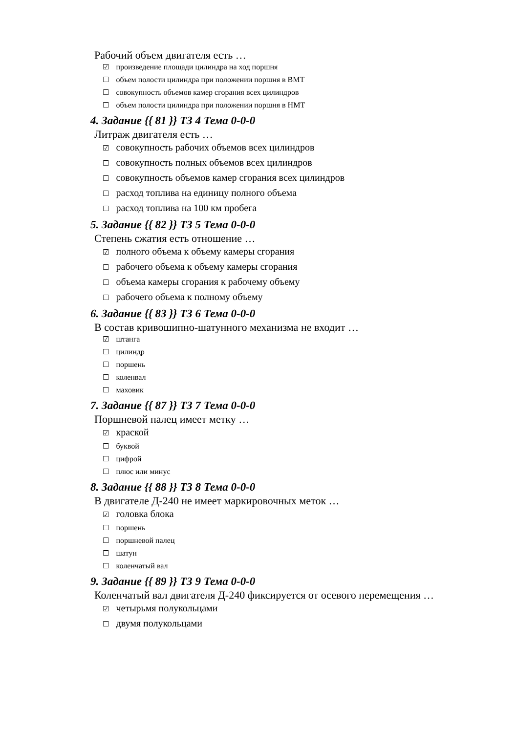Рабочий объем двигателя есть …
☑ произведение площади цилиндра на ход поршня
☐ объем полости цилиндра при положении поршня в ВМТ
☐ совокупность объемов камер сгорания всех цилиндров
☐ объем полости цилиндра при положении поршня в НМТ
4. Задание {{ 81 }} ТЗ 4 Тема 0-0-0
Литраж двигателя есть …
☑ совокупность рабочих объемов всех цилиндров
☐ совокупность полных объемов всех цилиндров
☐ совокупность объемов камер сгорания всех цилиндров
☐ расход топлива на единицу полного объема
☐ расход топлива на 100 км пробега
5. Задание {{ 82 }} ТЗ 5 Тема 0-0-0
Степень сжатия есть отношение …
☑ полного объема к объему камеры сгорания
☐ рабочего объема к объему камеры сгорания
☐ объема камеры сгорания к рабочему объему
☐ рабочего объема к полному объему
6. Задание {{ 83 }} ТЗ 6 Тема 0-0-0
В состав кривошипно-шатунного механизма не входит …
☑ штанга
☐ цилиндр
☐ поршень
☐ коленвал
☐ маховик
7. Задание {{ 87 }} ТЗ 7 Тема 0-0-0
Поршневой палец имеет метку …
☑ краской
☐ буквой
☐ цифрой
☐ плюс или минус
8. Задание {{ 88 }} ТЗ 8 Тема 0-0-0
В двигателе Д-240 не имеет маркировочных меток …
☑ головка блока
☐ поршень
☐ поршневой палец
☐ шатун
☐ коленчатый вал
9. Задание {{ 89 }} ТЗ 9 Тема 0-0-0
Коленчатый вал двигателя Д-240 фиксируется от осевого перемещения …
☑ четырьмя полукольцами
☐ двумя полукольцами